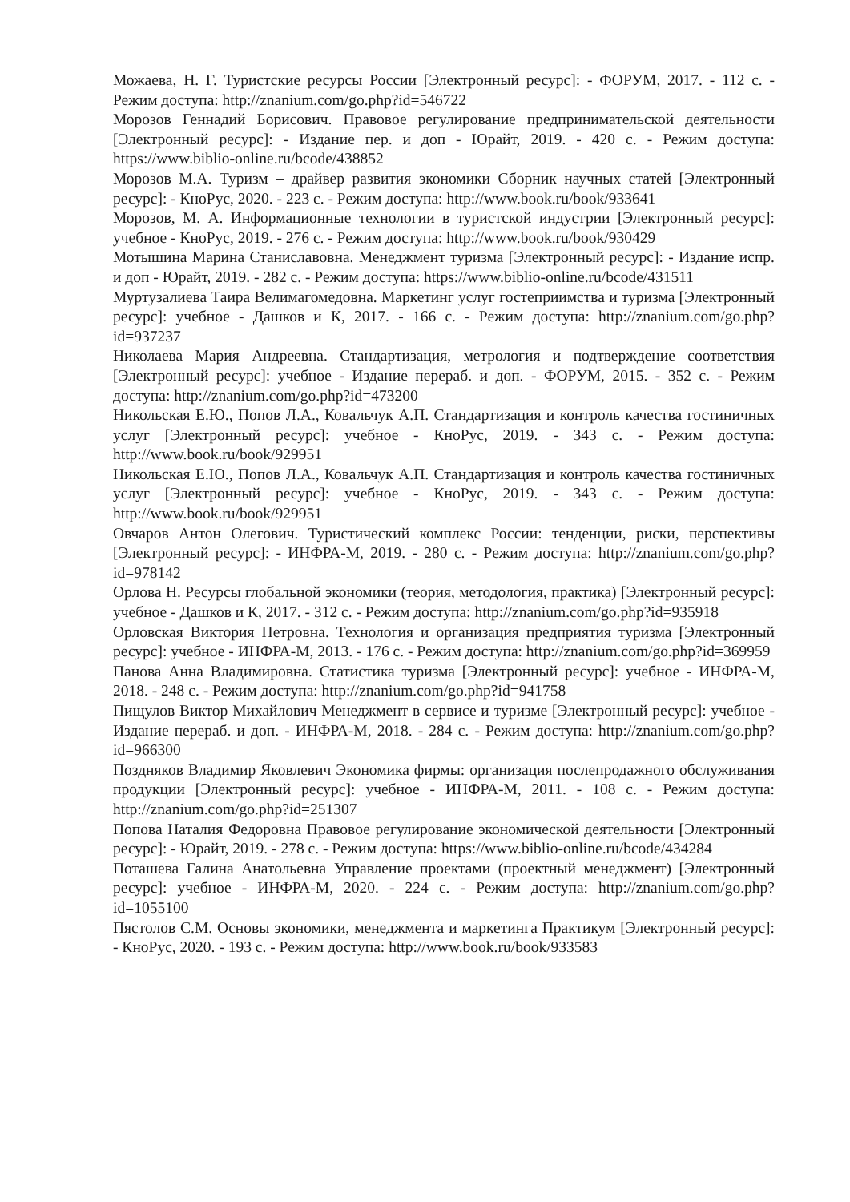Можаева, Н. Г. Туристские ресурсы России [Электронный ресурс]: - ФОРУМ, 2017. - 112 с. - Режим доступа: http://znanium.com/go.php?id=546722
Морозов Геннадий Борисович. Правовое регулирование предпринимательской деятельности [Электронный ресурс]: - Издание пер. и доп - Юрайт, 2019. - 420 с. - Режим доступа: https://www.biblio-online.ru/bcode/438852
Морозов М.А. Туризм – драйвер развития экономики Сборник научных статей [Электронный ресурс]: - КноРус, 2020. - 223 с. - Режим доступа: http://www.book.ru/book/933641
Морозов, М. А. Информационные технологии в туристской индустрии [Электронный ресурс]: учебное - КноРус, 2019. - 276 с. - Режим доступа: http://www.book.ru/book/930429
Мотышина Марина Станиславовна. Менеджмент туризма [Электронный ресурс]: - Издание испр. и доп - Юрайт, 2019. - 282 с. - Режим доступа: https://www.biblio-online.ru/bcode/431511
Муртузалиева Таира Велимагомедовна. Маркетинг услуг гостеприимства и туризма [Электронный ресурс]: учебное - Дашков и К, 2017. - 166 с. - Режим доступа: http://znanium.com/go.php?id=937237
Николаева Мария Андреевна. Стандартизация, метрология и подтверждение соответствия [Электронный ресурс]: учебное - Издание перераб. и доп. - ФОРУМ, 2015. - 352 с. - Режим доступа: http://znanium.com/go.php?id=473200
Никольская Е.Ю., Попов Л.А., Ковальчук А.П. Стандартизация и контроль качества гостиничных услуг [Электронный ресурс]: учебное - КноРус, 2019. - 343 с. - Режим доступа: http://www.book.ru/book/929951
Никольская Е.Ю., Попов Л.А., Ковальчук А.П. Стандартизация и контроль качества гостиничных услуг [Электронный ресурс]: учебное - КноРус, 2019. - 343 с. - Режим доступа: http://www.book.ru/book/929951
Овчаров Антон Олегович. Туристический комплекс России: тенденции, риски, перспективы [Электронный ресурс]: - ИНФРА-М, 2019. - 280 с. - Режим доступа: http://znanium.com/go.php?id=978142
Орлова Н. Ресурсы глобальной экономики (теория, методология, практика) [Электронный ресурс]: учебное - Дашков и К, 2017. - 312 с. - Режим доступа: http://znanium.com/go.php?id=935918
Орловская Виктория Петровна. Технология и организация предприятия туризма [Электронный ресурс]: учебное - ИНФРА-М, 2013. - 176 с. - Режим доступа: http://znanium.com/go.php?id=369959
Панова Анна Владимировна. Статистика туризма [Электронный ресурс]: учебное - ИНФРА-М, 2018. - 248 с. - Режим доступа: http://znanium.com/go.php?id=941758
Пищулов Виктор Михайлович Менеджмент в сервисе и туризме [Электронный ресурс]: учебное - Издание перераб. и доп. - ИНФРА-М, 2018. - 284 с. - Режим доступа: http://znanium.com/go.php?id=966300
Поздняков Владимир Яковлевич Экономика фирмы: организация послепродажного обслуживания продукции [Электронный ресурс]: учебное - ИНФРА-М, 2011. - 108 с. - Режим доступа: http://znanium.com/go.php?id=251307
Попова Наталия Федоровна Правовое регулирование экономической деятельности [Электронный ресурс]: - Юрайт, 2019. - 278 с. - Режим доступа: https://www.biblio-online.ru/bcode/434284
Поташева Галина Анатольевна Управление проектами (проектный менеджмент) [Электронный ресурс]: учебное - ИНФРА-М, 2020. - 224 с. - Режим доступа: http://znanium.com/go.php?id=1055100
Пястолов С.М. Основы экономики, менеджмента и маркетинга Практикум [Электронный ресурс]: - КноРус, 2020. - 193 с. - Режим доступа: http://www.book.ru/book/933583